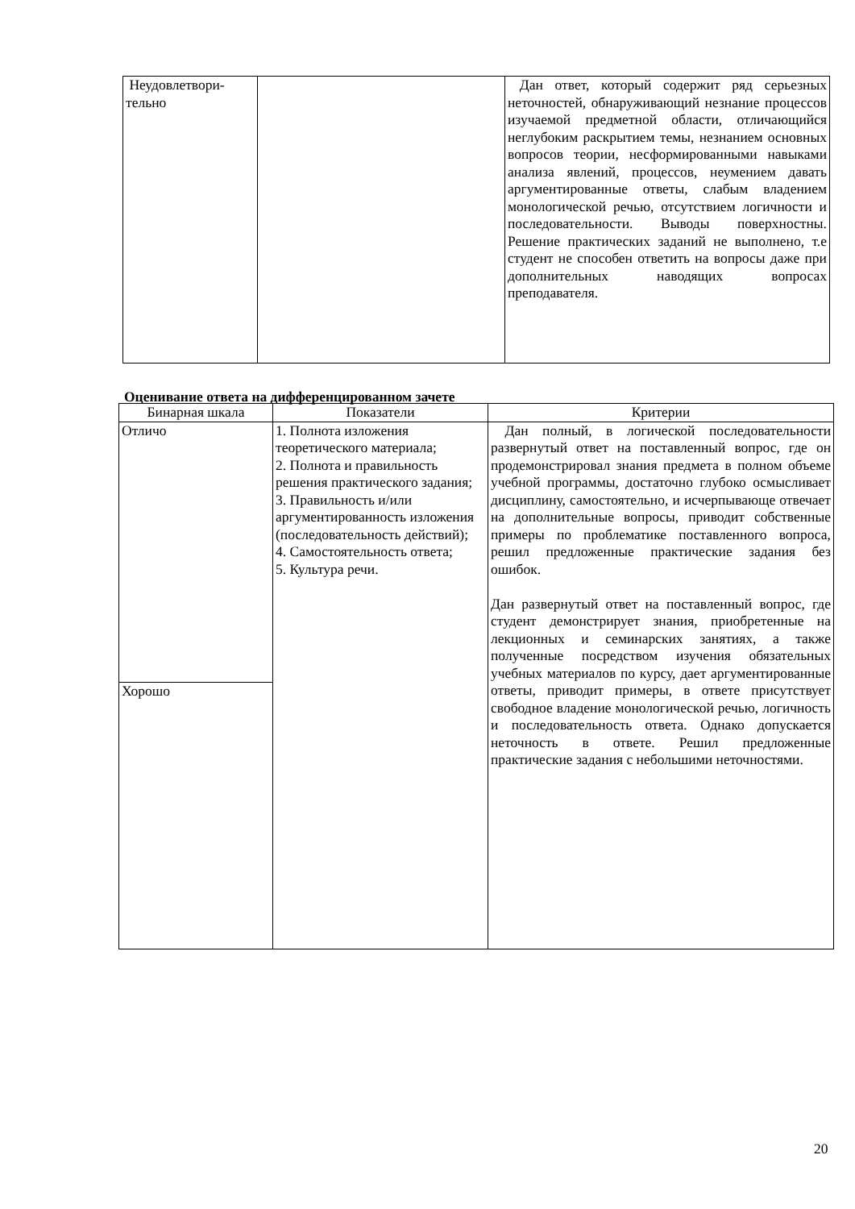| Неудовлетвори- тельно | | Дан ответ, который содержит ряд серьезных неточностей, обнаруживающий незнание процессов изучаемой предметной области, отличающийся неглубоким раскрытием темы, незнанием основных вопросов теории, несформированными навыками анализа явлений, процессов, неумением давать аргументированные ответы, слабым владением монологической речью, отсутствием логичности и последовательности. Выводы поверхностны. Решение практических заданий не выполнено, т.е студент не способен ответить на вопросы даже при дополнительных наводящих вопросах преподавателя. |
Оценивание ответа на дифференцированном зачете
| Бинарная шкала | Показатели | Критерии |
| --- | --- | --- |
| Отличо | 1. Полнота изложения теоретического материала; 2. Полнота и правильность решения практического задания; 3. Правильность и/или аргументированность изложения (последовательность действий); 4. Самостоятельность ответа; 5. Культура речи. | Дан полный, в логической последовательности развернутый ответ на поставленный вопрос, где он продемонстрировал знания предмета в полном объеме учебной программы, достаточно глубоко осмысливает дисциплину, самостоятельно, и исчерпывающе отвечает на дополнительные вопросы, приводит собственные примеры по проблематике поставленного вопроса, решил предложенные практические задания без ошибок. Дан развернутый ответ на поставленный вопрос, где студент демонстрирует знания, приобретенные на лекционных и семинарских занятиях, а также полученные посредством изучения обязательных учебных материалов по курсу, дает аргументированные ответы, приводит примеры, в ответе присутствует свободное владение монологической речью, логичность и последовательность ответа. Однако допускается неточность в ответе. Решил предложенные практические задания с небольшими неточностями. |
| Хорошо | | |
20